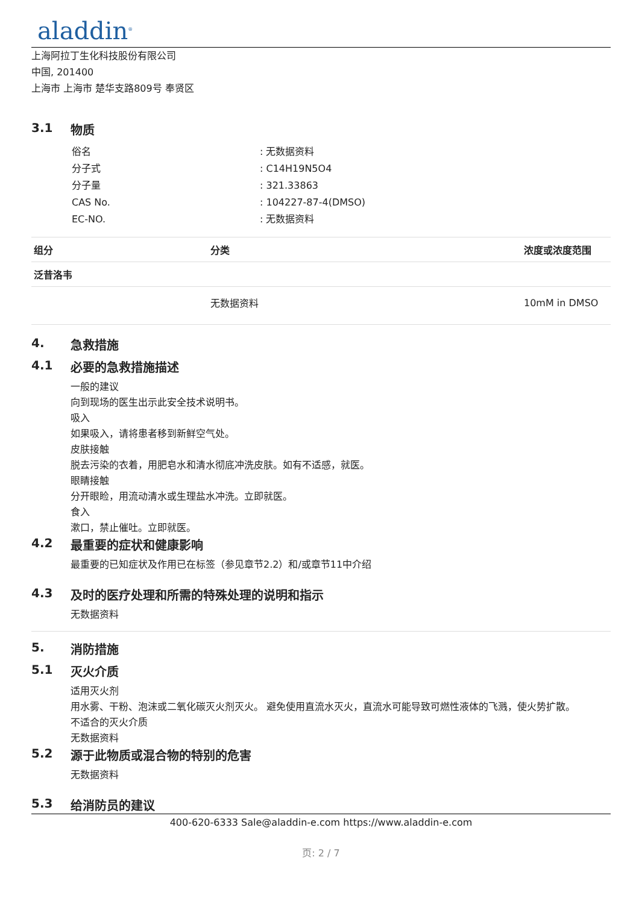aladdin<sup>®</sup>
上海阿拉丁生化科技股份有限公司
中国, 201400
上海市 上海市 楚华支路809号 奉贤区
3.1 物质
| 俗名 | : 无数据资料 |
| 分子式 | : C14H19N5O4 |
| 分子量 | : 321.33863 |
| CAS No. | : 104227-87-4(DMSO) |
| EC-NO. | : 无数据资料 |
| 组分 | 分类 | 浓度或浓度范围 |
| --- | --- | --- |
| 泛昔洛韦 | | |
| | 无数据资料 | 10mM in DMSO |
4. 急救措施
4.1 必要的急救措施描述
一般的建议
向到现场的医生出示此安全技术说明书。
吸入
如果吸入，请将患者移到新鲜空气处。
皮肤接触
脱去污染的衣着，用肥皂水和清水彻底冲洗皮肤。如有不适感，就医。
眼睛接触
分开眼睑，用流动清水或生理盐水冲洗。立即就医。
食入
漱口，禁止催吐。立即就医。
4.2 最重要的症状和健康影响
最重要的已知症状及作用已在标签（参见章节2.2）和/或章节11中介绍
4.3 及时的医疗处理和所需的特殊处理的说明和指示
无数据资料
5. 消防措施
5.1 灭火介质
适用灭火剂
用水雾、干粉、泡沫或二氧化碳灭火剂灭火。 避免使用直流水灭火，直流水可能导致可燃性液体的飞溅，使火势扩散。
不适合的灭火介质
无数据资料
5.2 源于此物质或混合物的特别的危害
无数据资料
5.3 给消防员的建议
400-620-6333 Sale@aladdin-e.com https://www.aladdin-e.com
页: 2 / 7